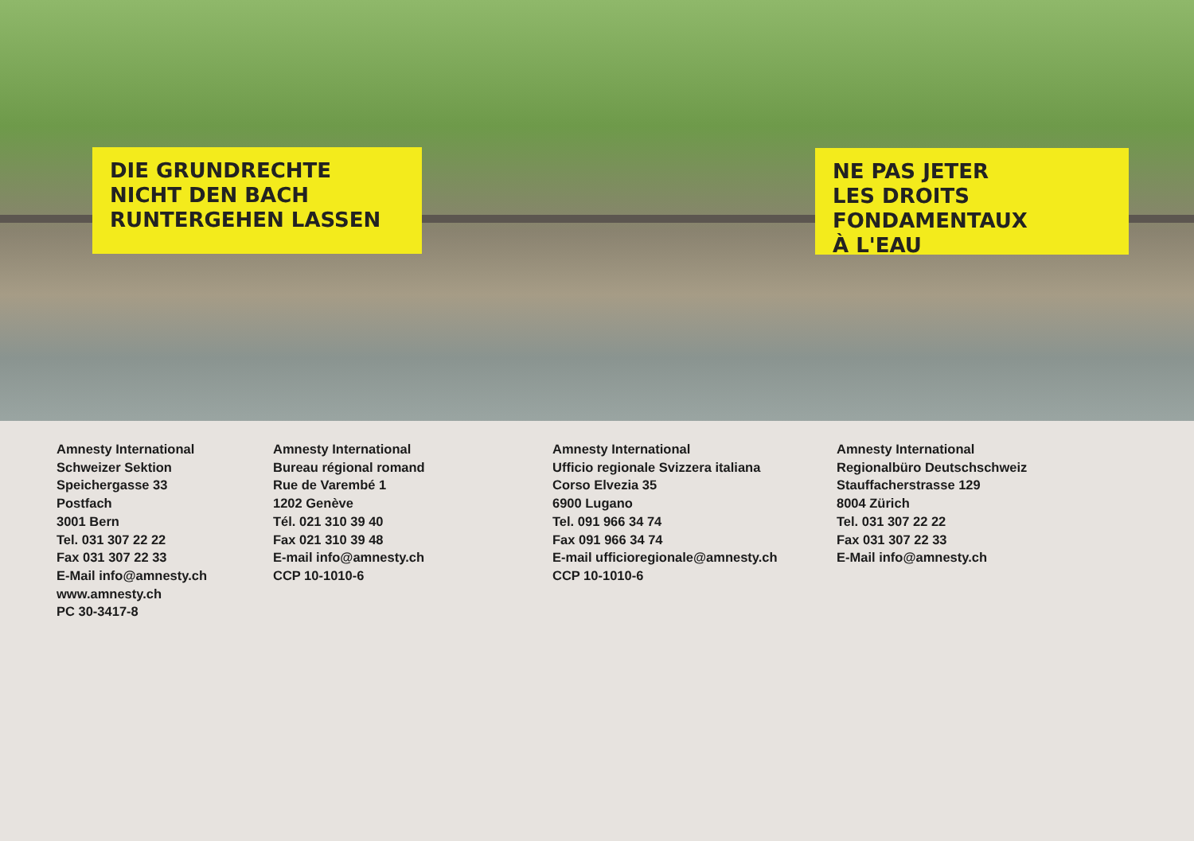DIE GRUNDRECHTE
NICHT DEN BACH
RUNTERGEHEN LASSEN
NE PAS JETER
LES DROITS FONDAMENTAUX
À L'EAU
Amnesty International
Schweizer Sektion
Speichergasse 33
Postfach
3001 Bern
Tel. 031 307 22 22
Fax 031 307 22 33
E-Mail info@amnesty.ch
www.amnesty.ch
PC 30-3417-8
Amnesty International
Bureau régional romand
Rue de Varembé 1
1202 Genève
Tél. 021 310 39 40
Fax 021 310 39 48
E-mail info@amnesty.ch
CCP 10-1010-6
Amnesty International
Ufficio regionale Svizzera italiana
Corso Elvezia 35
6900 Lugano
Tel. 091 966 34 74
Fax 091 966 34 74
E-mail ufficioregionale@amnesty.ch
CCP 10-1010-6
Amnesty International
Regionalbüro Deutschschweiz
Stauffacherstrasse 129
8004 Zürich
Tel. 031 307 22 22
Fax 031 307 22 33
E-Mail info@amnesty.ch